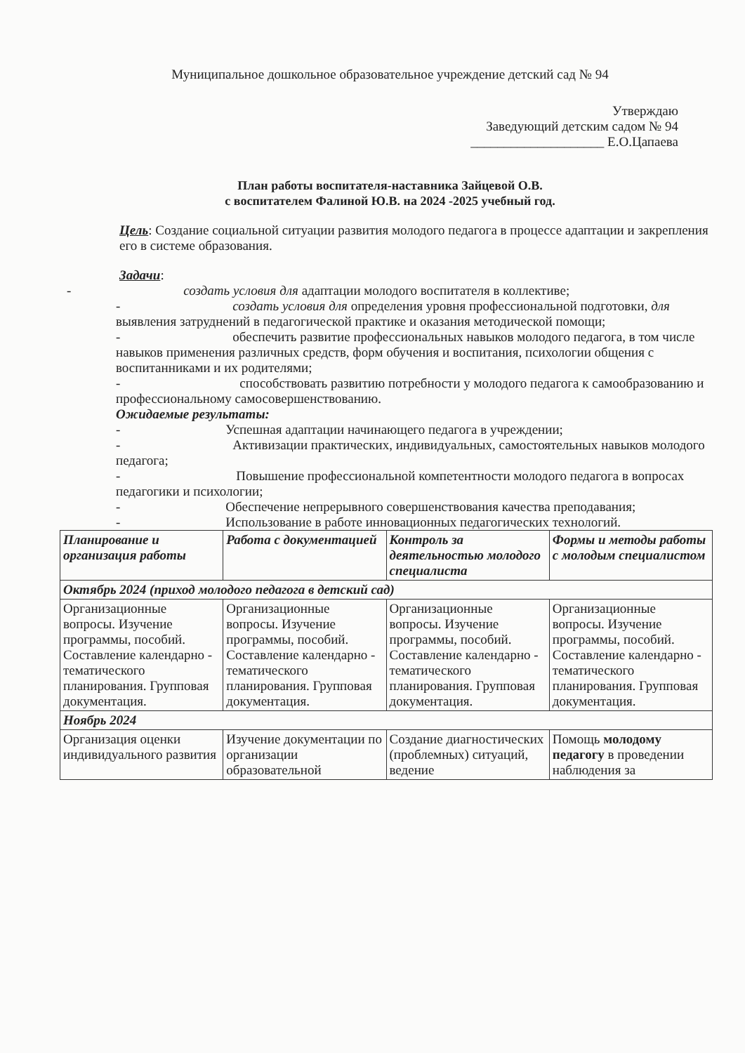Муниципальное дошкольное образовательное учреждение детский сад № 94
Утверждаю
Заведующий детским садом № 94
____________________ Е.О.Цапаева
План работы воспитателя-наставника Зайцевой О.В.
с воспитателем Фалиной Ю.В. на 2024 -2025 учебный год.
Цель: Создание социальной ситуации развития молодого педагога в процессе адаптации и закрепления его в системе образования.
Задачи:
- создать условия для адаптации молодого воспитателя в коллективе;
- создать условия для определения уровня профессиональной подготовки, для выявления затруднений в педагогической практике и оказания методической помощи;
- обеспечить развитие профессиональных навыков молодого педагога, в том числе навыков применения различных средств, форм обучения и воспитания, психологии общения с воспитанниками и их родителями;
- способствовать развитию потребности у молодого педагога к самообразованию и профессиональному самосовершенствованию.
Ожидаемые результаты:
- Успешная адаптации начинающего педагога в учреждении;
- Активизации практических, индивидуальных, самостоятельных навыков молодого педагога;
- Повышение профессиональной компетентности молодого педагога в вопросах педагогики и психологии;
- Обеспечение непрерывного совершенствования качества преподавания;
- Использование в работе инновационных педагогических технологий.
| Планирование и организация работы | Работа с документацией | Контроль за деятельностью молодого специалиста | Формы и методы работы с молодым специалистом |
| --- | --- | --- | --- |
| Октябрь 2024 (приход молодого педагога в детский сад) | | | |
| Организационные вопросы. Изучение программы, пособий. Составление календарно - тематического планирования. Групповая документация. | Организационные вопросы. Изучение программы, пособий. Составление календарно - тематического планирования. Групповая документация. | Организационные вопросы. Изучение программы, пособий. Составление календарно - тематического планирования. Групповая документация. | Организационные вопросы. Изучение программы, пособий. Составление календарно - тематического планирования. Групповая документация. |
| Ноябрь 2024 | | | |
| Организация оценки индивидуального развития | Изучение документации по организации образовательной | Создание диагностических (проблемных) ситуаций, ведение | Помощь молодому педагогу в проведении наблюдения за |